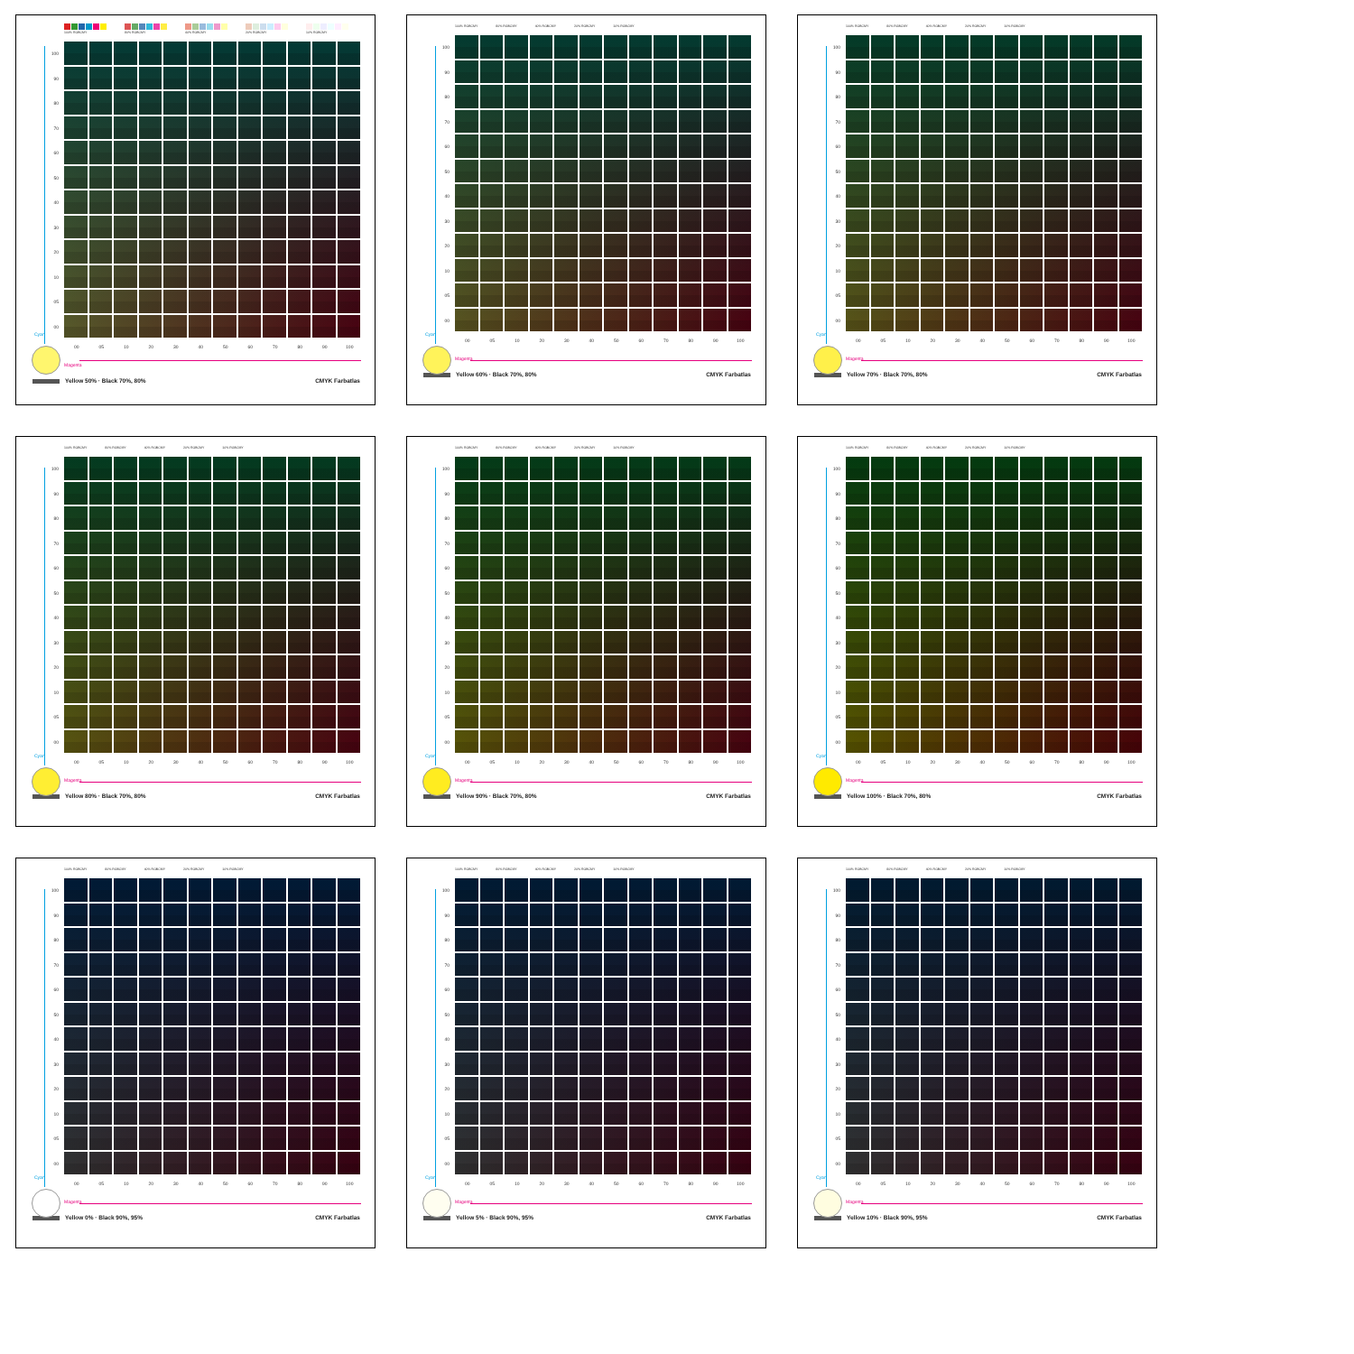Cyan
100% RGBCMY 80% RGBCMY 40% RGBCMY 20% RGBCMY 10% RGBCMY
100
90
80
70
60
50
40
30
20
10
05
00
00 05 10 20 30 40 50 60 70 80 90 100
Magenta
Yellow 50% · Black 70%, 80% CMYK Farbatlas
Cyan
100% RGBCMY 80% RGBCMY 40% RGBCMY 20% RGBCMY 10% RGBCMY
100
90
80
70
60
50
40
30
20
10
05
00
00 05 10 20 30 40 50 60 70 80 90 100
Magenta
Yellow 60% · Black 70%, 80% CMYK Farbatlas
Cyan
100% RGBCMY 80% RGBCMY 40% RGBCMY 20% RGBCMY 10% RGBCMY
100
90
80
70
60
50
40
30
20
10
05
00
00 05 10 20 30 40 50 60 70 80 90 100
Magenta
Yellow 70% · Black 70%, 80% CMYK Farbatlas
Cyan
100% RGBCMY 80% RGBCMY 40% RGBCMY 20% RGBCMY 10% RGBCMY
100
90
80
70
60
50
40
30
20
10
05
00
00 05 10 20 30 40 50 60 70 80 90 100
Magenta
Yellow 80% · Black 70%, 80% CMYK Farbatlas
Cyan
100% RGBCMY 80% RGBCMY 40% RGBCMY 20% RGBCMY 10% RGBCMY
100
90
80
70
60
50
40
30
20
10
05
00
00 05 10 20 30 40 50 60 70 80 90 100
Magenta
Yellow 90% · Black 70%, 80% CMYK Farbatlas
Cyan
100% RGBCMY 80% RGBCMY 40% RGBCMY 20% RGBCMY 10% RGBCMY
100
90
80
70
60
50
40
30
20
10
05
00
00 05 10 20 30 40 50 60 70 80 90 100
Magenta
Yellow 100% · Black 70%, 80% CMYK Farbatlas
Cyan
100% RGBCMY 80% RGBCMY 40% RGBCMY 20% RGBCMY 10% RGBCMY
100
90
80
70
60
50
40
30
20
10
05
00
00 05 10 20 30 40 50 60 70 80 90 100
Magenta
Yellow 0% · Black 90%, 95% CMYK Farbatlas
Cyan
100% RGBCMY 80% RGBCMY 40% RGBCMY 20% RGBCMY 10% RGBCMY
100
90
80
70
60
50
40
30
20
10
05
00
00 05 10 20 30 40 50 60 70 80 90 100
Magenta
Yellow 5% · Black 90%, 95% CMYK Farbatlas
Cyan
100% RGBCMY 80% RGBCMY 40% RGBCMY 20% RGBCMY 10% RGBCMY
100
90
80
70
60
50
40
30
20
10
05
00
00 05 10 20 30 40 50 60 70 80 90 100
Magenta
Yellow 10% · Black 90%, 95% CMYK Farbatlas